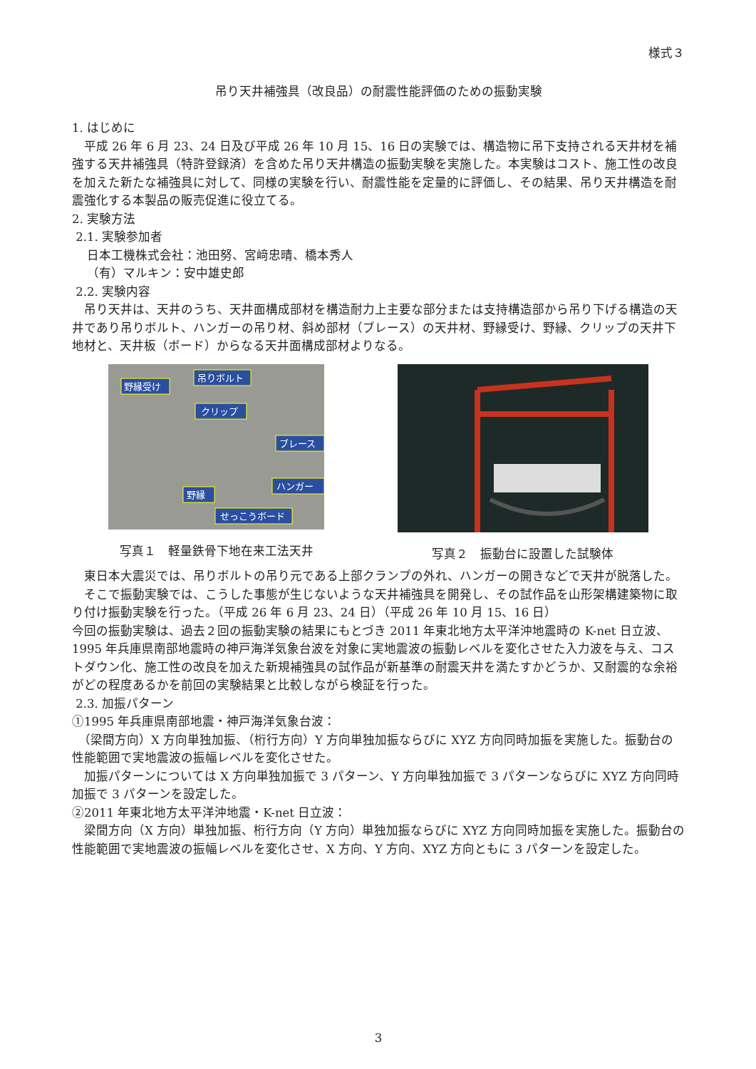様式３
吊り天井補強具（改良品）の耐震性能評価のための振動実験
1. はじめに
　平成 26 年 6 月 23、24 日及び平成 26 年 10 月 15、16 日の実験では、構造物に吊下支持される天井材を補強する天井補強具（特許登録済）を含めた吊り天井構造の振動実験を実施した。本実験はコスト、施工性の改良を加えた新たな補強具に対して、同様の実験を行い、耐震性能を定量的に評価し、その結果、吊り天井構造を耐震強化する本製品の販売促進に役立てる。
2. 実験方法
2.1. 実験参加者
日本工機株式会社：池田努、宮﨑忠晴、橋本秀人
（有）マルキン：安中雄史郎
2.2. 実験内容
　吊り天井は、天井のうち、天井面構成部材を構造耐力上主要な部分または支持構造部から吊り下げる構造の天井であり吊りボルト、ハンガーの吊り材、斜め部材（ブレース）の天井材、野縁受け、野縁、クリップの天井下地材と、天井板（ボード）からなる天井面構成部材よりなる。
野縁受け
吊りボルト
クリップ
ブレース
ハンガー
野縁
せっこうボード
写真１　軽量鉄骨下地在来工法天井
写真２　振動台に設置した試験体
　東日本大震災では、吊りボルトの吊り元である上部クランプの外れ、ハンガーの開きなどで天井が脱落した。
　そこで振動実験では、こうした事態が生じないような天井補強具を開発し、その試作品を山形架構建築物に取り付け振動実験を行った。（平成 26 年 6 月 23、24 日）（平成 26 年 10 月 15、16 日）
今回の振動実験は、過去２回の振動実験の結果にもとづき 2011 年東北地方太平洋沖地震時の K-net 日立波、1995 年兵庫県南部地震時の神戸海洋気象台波を対象に実地震波の振動レベルを変化させた入力波を与え、コストダウン化、施工性の改良を加えた新規補強具の試作品が新基準の耐震天井を満たすかどうか、又耐震的な余裕がどの程度あるかを前回の実験結果と比較しながら検証を行った。
2.3. 加振パターン
①1995 年兵庫県南部地震・神戸海洋気象台波：
　（梁間方向）X 方向単独加振、（桁行方向）Y 方向単独加振ならびに XYZ 方向同時加振を実施した。振動台の性能範囲で実地震波の振幅レベルを変化させた。
　加振パターンについては X 方向単独加振で 3 パターン、Y 方向単独加振で 3 パターンならびに XYZ 方向同時加振で 3 パターンを設定した。
②2011 年東北地方太平洋沖地震・K-net 日立波：
　梁間方向（X 方向）単独加振、桁行方向（Y 方向）単独加振ならびに XYZ 方向同時加振を実施した。振動台の性能範囲で実地震波の振幅レベルを変化させ、X 方向、Y 方向、XYZ 方向ともに 3 パターンを設定した。
3